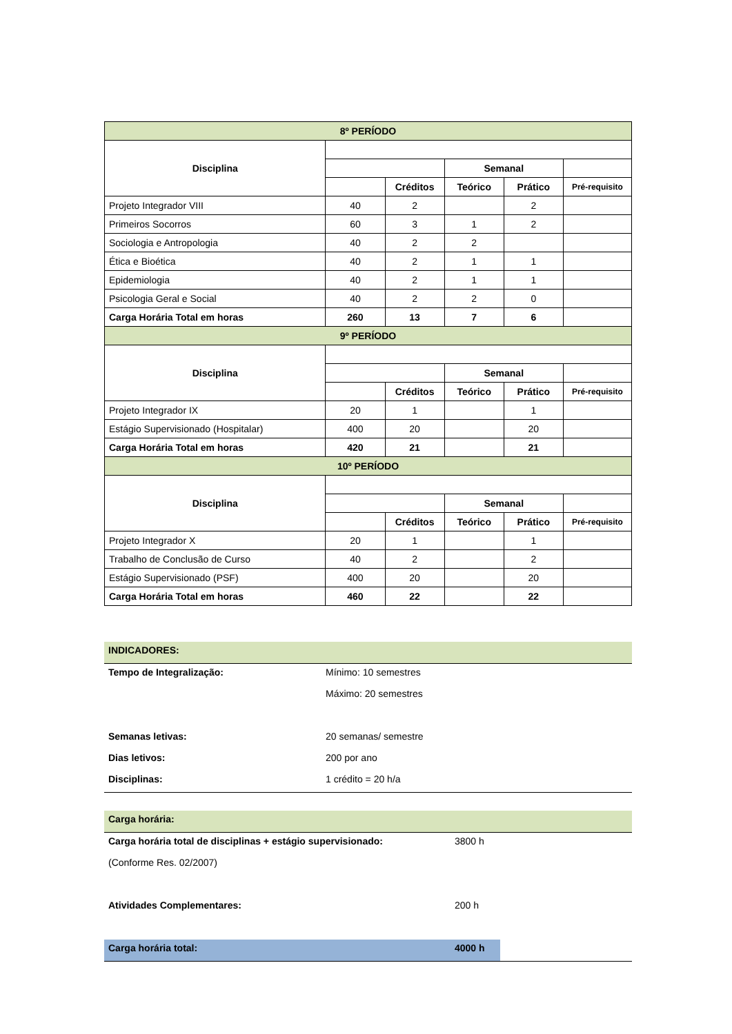| 8º PERÍODO | | | | | |
| Disciplina | | | | | |
| | | | Semanal | | |
| | | Créditos | Teórico | Prático | Pré-requisito |
| Projeto Integrador VIII | 40 | 2 | | 2 | |
| Primeiros Socorros | 60 | 3 | 1 | 2 | |
| Sociologia e Antropologia | 40 | 2 | 2 | | |
| Ética e Bioética | 40 | 2 | 1 | 1 | |
| Epidemiologia | 40 | 2 | 1 | 1 | |
| Psicologia Geral e Social | 40 | 2 | 2 | 0 | |
| Carga Horária Total em horas | 260 | 13 | 7 | 6 | |
| 9º PERÍODO | | | | | |
| Disciplina | | | | | |
| | | | Semanal | | |
| | | Créditos | Teórico | Prático | Pré-requisito |
| Projeto Integrador IX | 20 | 1 | | 1 | |
| Estágio Supervisionado (Hospitalar) | 400 | 20 | | 20 | |
| Carga Horária Total em horas | 420 | 21 | | 21 | |
| 10º PERÍODO | | | | | |
| Disciplina | | | | | |
| | | | Semanal | | |
| | | Créditos | Teórico | Prático | Pré-requisito |
| Projeto Integrador X | 20 | 1 | | 1 | |
| Trabalho de Conclusão de Curso | 40 | 2 | | 2 | |
| Estágio Supervisionado (PSF) | 400 | 20 | | 20 | |
| Carga Horária Total em horas | 460 | 22 | | 22 | |
| INDICADORES: | |
| Tempo de Integralização: | Mínimo: 10 semestres |
| | Máximo: 20 semestres |
| Semanas letivas: | 20 semanas/ semestre |
| Dias letivos: | 200 por ano |
| Disciplinas: | 1 crédito = 20 h/a |
| Carga horária: | | |
| Carga horária total de disciplinas + estágio supervisionado: | 3800 h | |
| (Conforme Res. 02/2007) | | |
| Atividades Complementares: | 200 h | |
| Carga horária total: | 4000 h | |